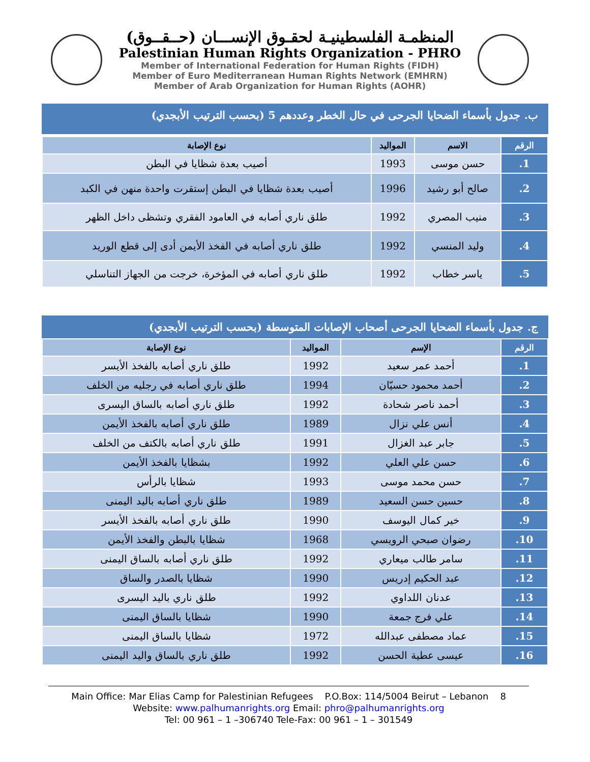المنظمـة الفلسطينيـة لحقـوق الإنســـان (حــقــوق)
Palestinian Human Rights Organization - PHRO
Member of International Federation for Human Rights (FIDH)
Member of Euro Mediterranean Human Rights Network (EMHRN)
Member of Arab Organization for Human Rights (AOHR)
ب. جدول بأسماء الضحايا الجرحى في حال الخطر وعددهم 5 (بحسب الترتيب الأبجدي)
| الرقم | الاسم | المواليد | نوع الإصابة |
| --- | --- | --- | --- |
| 1. | حسن موسى | 1993 | أصيب بعدة شظايا في البطن |
| 2. | صالح أبو رشيد | 1996 | أصيب بعدة شظايا في البطن إستقرت واحدة منهن في الكبد |
| 3. | منيب المصري | 1992 | طلق ناري أصابه في العامود الفقري وتشظى داخل الظهر |
| 4. | وليد المنسي | 1992 | طلق ناري أصابه في الفخذ الأيمن أدى إلى قطع الوريد |
| 5. | ياسر خطاب | 1992 | طلق ناري أصابه في المؤخرة، خرجت من الجهاز التناسلي |
ج. جدول بأسماء الضحايا الجرحى أصحاب الإصابات المتوسطة (بحسب الترتيب الأبجدي)
| الرقم | الإسم | المواليد | نوع الإصابة |
| --- | --- | --- | --- |
| 1. | أحمد عمر سعيد | 1992 | طلق ناري أصابه بالفخذ الأيسر |
| 2. | أحمد محمود حسيّان | 1994 | طلق ناري أصابه في رجليه من الخلف |
| 3. | أحمد ناصر شحادة | 1992 | طلق ناري أصابه بالساق اليسرى |
| 4. | أنس علي نزال | 1989 | طلق ناري أصابه بالفخذ الأيمن |
| 5. | جابر عبد الغزال | 1991 | طلق ناري أصابه بالكتف من الخلف |
| 6. | حسن علي العلي | 1992 | بشظايا بالفخذ الأيمن |
| 7. | حسن محمد موسى | 1993 | شظايا بالرأس |
| 8. | حسين حسن السعيد | 1989 | طلق ناري أصابه باليد اليمنى |
| 9. | خير كمال اليوسف | 1990 | طلق ناري أصابه بالفخذ الأيسر |
| 10. | رضوان صبحي الرويسي | 1968 | شظايا بالبطن والفخذ الأيمن |
| 11. | سامر طالب ميعاري | 1992 | طلق ناري أصابه بالساق اليمنى |
| 12. | عبد الحكيم إدريس | 1990 | شظايا بالصدر والساق |
| 13. | عدنان اللداوي | 1992 | طلق ناري باليد اليسرى |
| 14. | علي فرج جمعة | 1990 | شظايا بالساق اليمنى |
| 15. | عماد مصطفى عبدالله | 1972 | شظايا بالساق اليمنى |
| 16. | عيسى عطية الحسن | 1992 | طلق ناري بالساق واليد اليمنى |
Main Office: Mar Elias Camp for Palestinian Refugees P.O.Box: 114/5004 Beirut – Lebanon 8
Website: www.palhumanrights.org Email: phro@palhumanrights.org
Tel: 00 961 – 1 –306740 Tele-Fax: 00 961 – 1 – 301549